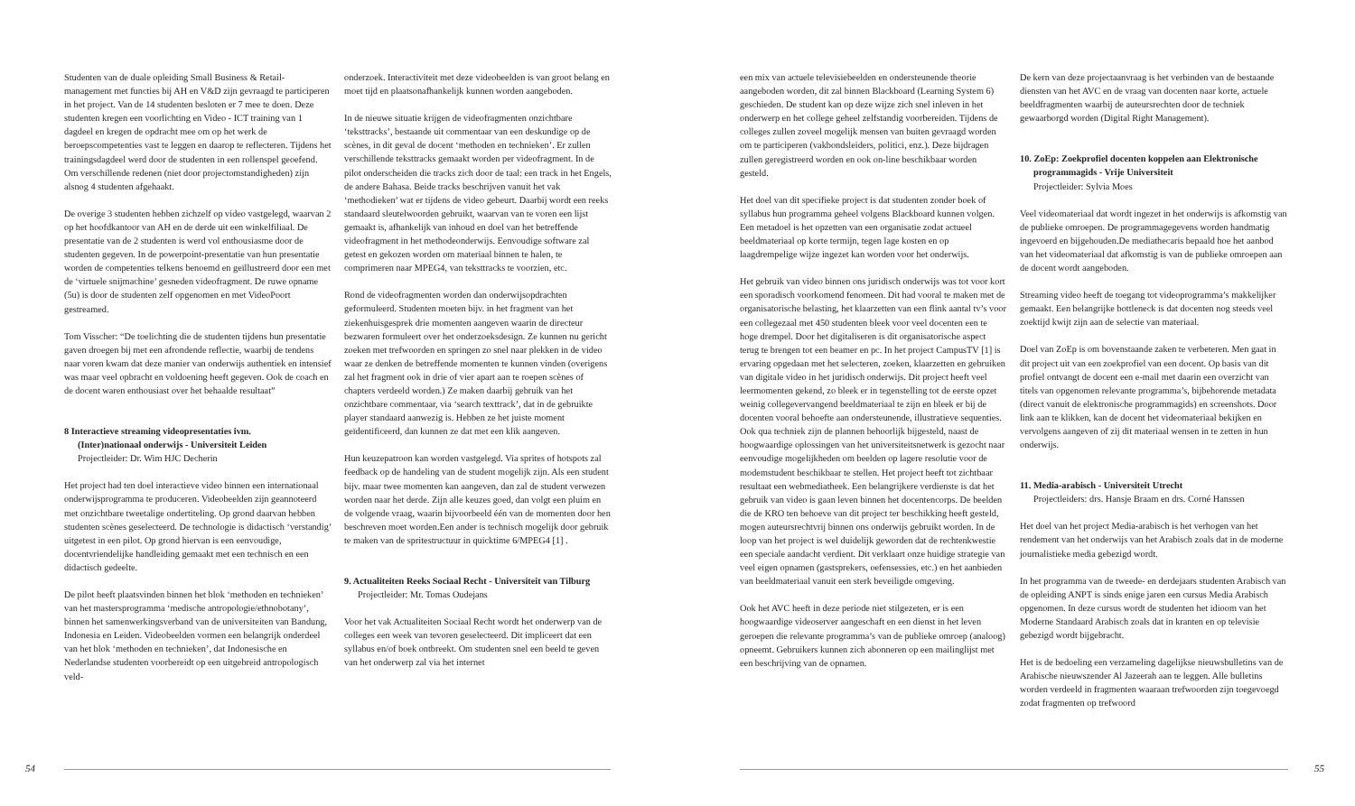Studenten van de duale opleiding Small Business & Retail-management met functies bij AH en V&D zijn gevraagd te participeren in het project. Van de 14 studenten besloten er 7 mee te doen. Deze studenten kregen een voorlichting en Video - ICT training van 1 dagdeel en kregen de opdracht mee om op het werk de beroepscompetenties vast te leggen en daarop te reflecteren. Tijdens het trainingsdagdeel werd door de studenten in een rollenspel geoefend. Om verschillende redenen (niet door projectomstandigheden) zijn alsnog 4 studenten afgehaakt.
De overige 3 studenten hebben zichzelf op video vastgelegd, waarvan 2 op het hoofdkantoor van AH en de derde uit een winkelfiliaal. De presentatie van de 2 studenten is werd vol enthousiasme door de studenten gegeven. In de powerpoint-presentatie van hun presentatie worden de competenties telkens benoemd en geïllustreerd door een met de ‘virtuele snijmachine’ gesneden videofragment. De ruwe opname (5u) is door de studenten zelf opgenomen en met VideoPoort gestreamed.
Tom Visscher: “De toelichting die de studenten tijdens hun presentatie gaven droegen bij met een afrondende reflectie, waarbij de tendens naar voren kwam dat deze manier van onderwijs authentiek en intensief was maar veel opbracht en voldoening heeft gegeven. Ook de coach en de docent waren enthousiast over het behaalde resultaat”
8 Interactieve streaming videopresentaties ivm.
(Inter)nationaal onderwijs - Universiteit Leiden
Projectleider: Dr. Wim HJC Decherin
Het project had ten doel interactieve video binnen een internationaal onderwijsprogramma te produceren. Videobeelden zijn geannoteerd met onzichtbare tweetalige ondertiteling. Op grond daarvan hebben studenten scènes geselecteerd. De technologie is didactisch ‘verstandig’ uitgetest in een pilot. Op grond hiervan is een eenvoudige, docentvriendelijke handleiding gemaakt met een technisch en een didactisch gedeelte.
De pilot heeft plaatsvinden binnen het blok ‘methoden en technieken’ van het mastersprogramma ‘medische antropologie/ethnobotany’, binnen het samenwerkingsverband van de universiteiten van Bandung, Indonesia en Leiden. Videobeelden vormen een belangrijk onderdeel van het blok ‘methoden en technieken’, dat Indonesische en Nederlandse studenten voorbereidt op een uitgebreid antropologisch veld-
onderzoek. Interactiviteit met deze videobeelden is van groot belang en moet tijd en plaatsonafhankelijk kunnen worden aangeboden.
In de nieuwe situatie krijgen de videofragmenten onzichtbare ‘teksttracks’, bestaande uit commentaar van een deskundige op de scènes, in dit geval de docent ‘methoden en technieken’. Er zullen verschillende teksttracks gemaakt worden per videofragment. In de pilot onderscheiden die tracks zich door de taal: een track in het Engels, de andere Bahasa. Beide tracks beschrijven vanuit het vak ‘methodieken’ wat er tijdens de video gebeurt. Daarbij wordt een reeks standaard sleutelwoorden gebruikt, waarvan van te voren een lijst gemaakt is, afhankelijk van inhoud en doel van het betreffende videofragment in het methodeonderwijs. Eenvoudige software zal getest en gekozen worden om materiaal binnen te halen, te comprimeren naar MPEG4, van teksttracks te voorzien, etc.
Rond de videofragmenten worden dan onderwijsopdrachten geformuleerd. Studenten moeten bijv. in het fragment van het ziekenhuisgesprek drie momenten aangeven waarin de directeur bezwaren formuleert over het onderzoeksdesign. Ze kunnen nu gericht zoeken met trefwoorden en springen zo snel naar plekken in de video waar ze denken de betreffende momenten te kunnen vinden (overigens zal het fragment ook in drie of vier apart aan te roepen scènes of chapters verdeeld worden.) Ze maken daarbij gebruik van het onzichtbare commentaar, via ‘search texttrack’, dat in de gebruikte player standaard aanwezig is. Hebben ze het juiste moment geïdentificeerd, dan kunnen ze dat met een klik aangeven.
Hun keuzepatroon kan worden vastgelegd. Via sprites of hotspots zal feedback op de handeling van de student mogelijk zijn. Als een student bijv. maar twee momenten kan aangeven, dan zal de student verwezen worden naar het derde. Zijn alle keuzes goed, dan volgt een pluim en de volgende vraag, waarin bijvoorbeeld één van de momenten door hen beschreven moet worden.Een ander is technisch mogelijk door gebruik te maken van de spritestructuur in quicktime 6/MPEG4 [1] .
9. Actualiteiten Reeks Sociaal Recht - Universiteit van Tilburg
Projectleider: Mr. Tomas Oudejans
Voor het vak Actualiteiten Sociaal Recht wordt het onderwerp van de colleges een week van tevoren geselecteerd. Dit impliceert dat een syllabus en/of boek ontbreekt. Om studenten snel een beeld te geven van het onderwerp zal via het internet
een mix van actuele televisiebeelden en ondersteunende theorie aangeboden worden, dit zal binnen Blackboard (Learning System 6) geschieden. De student kan op deze wijze zich snel inleven in het onderwerp en het college geheel zelfstandig voorbereiden. Tijdens de colleges zullen zoveel mogelijk mensen van buiten gevraagd worden om te participeren (vakbondsleiders, politici, enz.). Deze bijdragen zullen geregistreerd worden en ook on-line beschikbaar worden gesteld.
Het doel van dit specifieke project is dat studenten zonder boek of syllabus hun programma geheel volgens Blackboard kunnen volgen. Een metadoel is het opzetten van een organisatie zodat actueel beeldmateriaal op korte termijn, tegen lage kosten en op laagdrempelige wijze ingezet kan worden voor het onderwijs.
Het gebruik van video binnen ons juridisch onderwijs was tot voor kort een sporadisch voorkomend fenomeen. Dit had vooral te maken met de organisatorische belasting, het klaarzetten van een flink aantal tv’s voor een collegezaal met 450 studenten bleek voor veel docenten een te hoge drempel. Door het digitaliseren is dit organisatorische aspect terug te brengen tot een beamer en pc. In het project CampusTV [1] is ervaring opgedaan met het selecteren, zoeken, klaarzetten en gebruiken van digitale video in het juridisch onderwijs. Dit project heeft veel leermomenten gekend, zo bleek er in tegenstelling tot de eerste opzet weinig collegevervangend beeldmateriaal te zijn en bleek er bij de docenten vooral behoefte aan ondersteunende, illustratieve sequenties. Ook qua techniek zijn de plannen behoorlijk bijgesteld, naast de hoogwaardige oplossingen van het universiteitsnetwerk is gezocht naar eenvoudige mogelijkheden om beelden op lagere resolutie voor de modemstudent beschikbaar te stellen. Het project heeft tot zichtbaar resultaat een webmediatheek. Een belangrijkere verdienste is dat het gebruik van video is gaan leven binnen het docentencorps. De beelden die de KRO ten behoeve van dit project ter beschikking heeft gesteld, mogen auteursrechtvrij binnen ons onderwijs gebruikt worden. In de loop van het project is wel duidelijk geworden dat de rechtenkwestie een speciale aandacht verdient. Dit verklaart onze huidige strategie van veel eigen opnamen (gastsprekers, oefensessies, etc.) en het aanbieden van beeldmateriaal vanuit een sterk beveiligde omgeving.
Ook het AVC heeft in deze periode niet stilgezeten, er is een hoogwaardige videoserver aangeschaft en een dienst in het leven geroepen die relevante programma’s van de publieke omroep (analoog) opneemt. Gebruikers kunnen zich abonneren op een mailinglijst met een beschrijving van de opnamen.
De kern van deze projectaanvraag is het verbinden van de bestaande diensten van het AVC en de vraag van docenten naar korte, actuele beeldfragmenten waarbij de auteursrechten door de techniek gewaarborgd worden (Digital Right Management).
10. ZoEp: Zoekprofiel docenten koppelen aan Elektronische
programmagids - Vrije Universiteit
Projectleider: Sylvia Moes
Veel videomateriaal dat wordt ingezet in het onderwijs is afkomstig van de publieke omroepen. De programmagegevens worden handmatig ingevoerd en bijgehouden.De mediathecaris bepaald hoe het aanbod van het videomateriaal dat afkomstig is van de publieke omroepen aan de docent wordt aangeboden.
Streaming video heeft de toegang tot videoprogramma’s makkelijker gemaakt. Een belangrijke bottleneck is dat docenten nog steeds veel zoektijd kwijt zijn aan de selectie van materiaal.
Doel van ZoEp is om bovenstaande zaken te verbeteren. Men gaat in dit project uit van een zoekprofiel van een docent. Op basis van dit profiel ontvangt de docent een e-mail met daarin een overzicht van titels van opgenomen relevante programma’s, bijbehorende metadata (direct vanuit de elektronische programmagids) en screenshots. Door link aan te klikken, kan de docent het videomateriaal bekijken en vervolgens aangeven of zij dit materiaal wensen in te zetten in hun onderwijs.
11. Media-arabisch - Universiteit Utrecht
Projectleiders: drs. Hansje Braam en drs. Corné Hanssen
Het doel van het project Media-arabisch is het verhogen van het rendement van het onderwijs van het Arabisch zoals dat in de moderne journalistieke media gebezigd wordt.
In het programma van de tweede- en derdejaars studenten Arabisch van de opleiding ANPT is sinds enige jaren een cursus Media Arabisch opgenomen. In deze cursus wordt de studenten het idioom van het Moderne Standaard Arabisch zoals dat in kranten en op televisie gebezigd wordt bijgebracht.
Het is de bedoeling een verzameling dagelijkse nieuwsbulletins van de Arabische nieuwszender Al Jazeerah aan te leggen. Alle bulletins worden verdeeld in fragmenten waaraan trefwoorden zijn toegevoegd zodat fragmenten op trefwoord
54 55